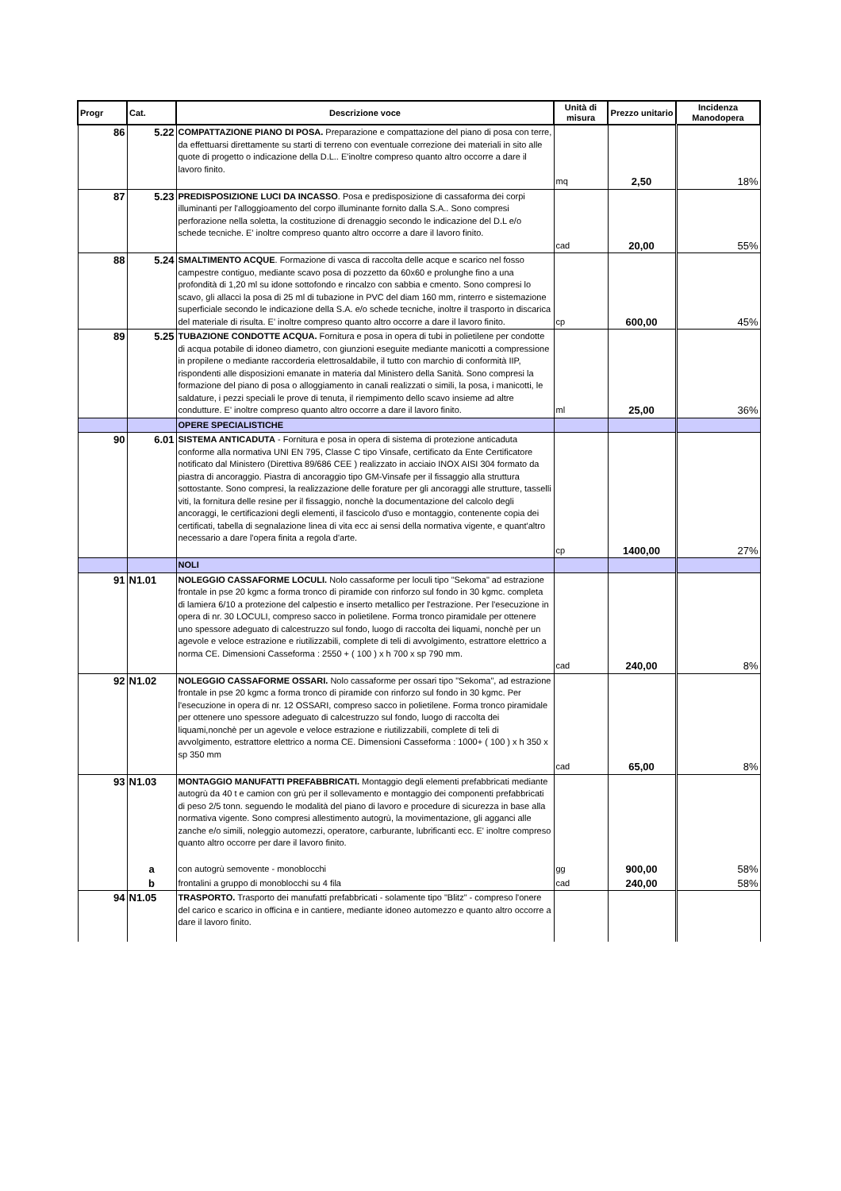| Progr | Cat. | Descrizione voce | Unità di misura | Prezzo unitario | Incidenza Manodopera |
| --- | --- | --- | --- | --- | --- |
| 86 | 5.22 | COMPATTAZIONE PIANO DI POSA. Preparazione e compattazione del piano di posa con terre, da effettuarsi direttamente su starti di terreno con eventuale correzione dei materiali in sito alle quote di progetto o indicazione della D.L.. E'inoltre compreso quanto altro occorre a dare il lavoro finito. | mq | 2,50 | 18% |
| 87 | 5.23 | PREDISPOSIZIONE LUCI DA INCASSO . Posa e predisposizione di cassaforma dei corpi illuminanti per l'alloggioamento del corpo illuminante fornito dalla S.A.. Sono compresi perforazione nella soletta, la costituzione di drenaggio secondo le indicazione del D.L e/o schede tecniche. E' inoltre compreso quanto altro occorre a dare il lavoro finito. | cad | 20,00 | 55% |
| 88 | 5.24 | SMALTIMENTO ACQUE . Formazione di vasca di raccolta delle acque e scarico nel fosso campestre contiguo, mediante scavo posa di pozzetto da 60x60 e prolunghe fino a una profondità di 1,20 ml su idone sottofondo e rincalzo con sabbia e cmento. Sono compresi lo scavo, gli allacci la posa di 25 ml di tubazione in PVC del diam 160 mm, rinterro e sistemazione superficiale secondo le indicazione della S.A. e/o schede tecniche, inoltre il trasporto in discarica del materiale di risulta. E' inoltre compreso quanto altro occorre a dare il lavoro finito. | cp | 600,00 | 45% |
| 89 | 5.25 | TUBAZIONE CONDOTTE ACQUA. Fornitura e posa in opera di tubi in polietilene per condotte di acqua potabile di idoneo diametro, con giunzioni eseguite mediante manicotti a compressione in propilene o mediante raccorderia elettrosaldabile, il tutto con marchio di conformità IIP, rispondenti alle disposizioni emanate in materia dal Ministero della Sanità. Sono compresi la formazione del piano di posa o alloggiamento in canali realizzati o simili, la posa, i manicotti, le saldature, i pezzi speciali le prove di tenuta, il riempimento dello scavo insieme ad altre condutture. E' inoltre compreso quanto altro occorre a dare il lavoro finito. | ml | 25,00 | 36% |
| | | OPERE SPECIALISTICHE | | | |
| 90 | 6.01 | SISTEMA ANTICADUTA - Fornitura e posa in opera di sistema di protezione anticaduta conforme alla normativa UNI EN 795, Classe C tipo Vinsafe, certificato da Ente Certificatore notificato dal Ministero (Direttiva 89/686 CEE ) realizzato in acciaio INOX AISI 304 formato da piastra di ancoraggio. Piastra di ancoraggio tipo GM-Vinsafe per il fissaggio alla struttura sottostante. Sono compresi, la realizzazione delle forature per gli ancoraggi alle strutture, tasselli viti, la fornitura delle resine per il fissaggio, nonchè la documentazione del calcolo degli ancoraggi, le certificazioni degli elementi, il fascicolo d'uso e montaggio, contenente copia dei certificati, tabella di segnalazione linea di vita ecc ai sensi della normativa vigente, e quant'altro necessario a dare l'opera finita a regola d'arte. | cp | 1400,00 | 27% |
| | | NOLI | | | |
| 91 | N1.01 | NOLEGGIO CASSAFORME LOCULI. Nolo cassaforme per loculi tipo "Sekoma" ad estrazione frontale in pse 20 kgmc a forma tronco di piramide con rinforzo sul fondo in 30 kgmc. completa di lamiera 6/10 a protezione del calpestio e inserto metallico per l'estrazione. Per l'esecuzione in opera di nr. 30 LOCULI, compreso sacco in polietilene. Forma tronco piramidale per ottenere uno spessore adeguato di calcestruzzo sul fondo, luogo di raccolta dei liquami, nonchè per un agevole e veloce estrazione e riutilizzabili, complete di teli di avvolgimento, estrattore elettrico a norma CE. Dimensioni Casseforma : 2550 + ( 100 ) x h 700 x sp 790 mm. | cad | 240,00 | 8% |
| 92 | N1.02 | NOLEGGIO CASSAFORME OSSARI. Nolo cassaforme per ossari tipo "Sekoma", ad estrazione frontale in pse 20 kgmc a forma tronco di piramide con rinforzo sul fondo in 30 kgmc. Per l'esecuzione in opera di nr. 12 OSSARI, compreso sacco in polietilene. Forma tronco piramidale per ottenere uno spessore adeguato di calcestruzzo sul fondo, luogo di raccolta dei liquami,nonchè per un agevole e veloce estrazione e riutilizzabili, complete di teli di avvolgimento, estrattore elettrico a norma CE. Dimensioni Casseforma : 1000+ ( 100 ) x h 350 x sp 350 mm | cad | 65,00 | 8% |
| 93 | N1.03 | MONTAGGIO MANUFATTI PREFABBRICATI. Montaggio degli elementi prefabbricati mediante autogrù da 40 t e camion con grù per il sollevamento e montaggio dei componenti prefabbricati di peso 2/5 tonn. seguendo le modalità del piano di lavoro e procedure di sicurezza in base alla normativa vigente. Sono compresi allestimento autogrù, la movimentazione, gli agganci alle zanche e/o simili, noleggio automezzi, operatore, carburante, lubrificanti ecc. E' inoltre compreso quanto altro occorre per dare il lavoro finito. | | | |
| | a | con autogrù semovente - monoblocchi | gg | 900,00 | 58% |
| | b | frontalini a gruppo di monoblocchi su 4 fila | cad | 240,00 | 58% |
| 94 | N1.05 | TRASPORTO. Trasporto dei manufatti prefabbricati - solamente tipo "Blitz" - compreso l'onere del carico e scarico in officina e in cantiere, mediante idoneo automezzo e quanto altro occorre a dare il lavoro finito. | | | |